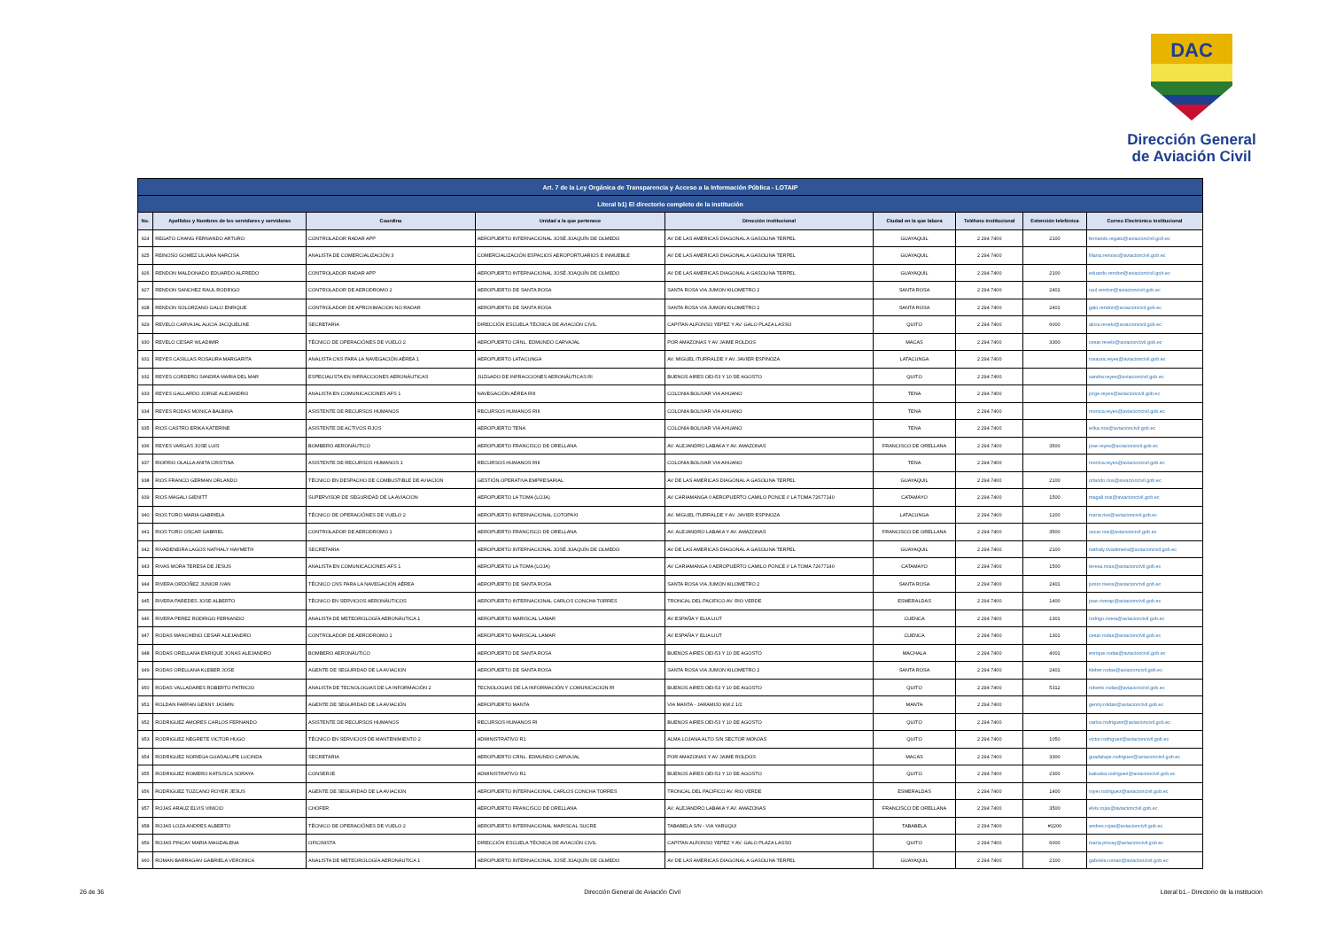DAC
Dirección General
de Aviación Civil
| Art. 7 de la Ley Orgánica de Transparencia y Acceso a la Información Pública - LOTAIP | | | | | | | | |
| Literal b1) El directorio completo de la institución | | | | | | | | |
| No. | Apellidos y Nombres de los servidores y servidoras | Coordina | Unidad a la que pertenece | Dirección institucional | Ciudad en la que labora | Teléfono institucional | Extensión telefónica | Correo Electrónico institucional |
| 924 | REGATO CHANG FERNANDO ARTURO | CONTROLADOR RADAR APP | AEROPUERTO INTERNACIONAL JOSÉ JOAQUÍN DE OLMEDO | AV DE LAS AMERICAS DIAGONAL A GASOLINA TERPEL | GUAYAQUIL | 2 294 7400 | 2100 | fernando.regato@aviacioncivil.gob.ec |
| 925 | REINOSO GOMEZ LILIANA NARCISA | ANALISTA DE COMERCIALIZACIÓN 3 | COMERCIALIZACIÓN ESPACIOS AEROPORTUARIOS E INMUEBLE | AV DE LAS AMERICAS DIAGONAL A GASOLINA TERPEL | GUAYAQUIL | 2 294 7400 | | liliana.reinoso@aviacioncivil.gob.ec |
| 926 | RENDON MALDONADO EDUARDO ALFREDO | CONTROLADOR RADAR APP | AEROPUERTO INTERNACIONAL JOSÉ JOAQUÍN DE OLMEDO | AV DE LAS AMERICAS DIAGONAL A GASOLINA TERPEL | GUAYAQUIL | 2 294 7400 | 2100 | eduardo.rendon@aviacioncivil.gob.ec |
| 927 | RENDON SANCHEZ RAUL RODRIGO | CONTROLADOR DE AERODROMO 2 | AEROPUERTO DE SANTA ROSA | SANTA ROSA VIA JUMON KILOMETRO 2 | SANTA ROSA | 2 294 7400 | 2401 | raul.rendon@aviacioncivil.gob.ec |
| 928 | RENDON SOLORZANO GALO ENRIQUE | CONTROLADOR DE APROXIMACION NO RADAR | AEROPUERTO DE SANTA ROSA | SANTA ROSA VIA JUMON KILOMETRO 2 | SANTA ROSA | 2 294 7400 | 2401 | galo.rendon@aviacioncivil.gob.ec |
| 929 | REVELO CARVAJAL ALICIA JACQUELINE | SECRETARIA | DIRECCIÓN ESCUELA TÉCNICA DE AVIACIÓN CIVIL | CAPITAN ALFONSO YEPEZ Y AV. GALO PLAZA LASSO | QUITO | 2 294 7400 | 6000 | alicia.revelo@aviacioncivil.gob.ec |
| 930 | REVELO CESAR WLADIMIR | TÉCNICO DE OPERACIÓNES DE VUELO 2 | AEROPUERTO CRNL. EDMUNDO CARVAJAL | POR AMAZONAS Y AV JAIME ROLDOS | MACAS | 2 294 7400 | 3300 | cesar.revelo@aviacioncivil.gob.ec |
| 931 | REYES CASILLAS ROSAURA MARGARITA | ANALISTA CNS PARA LA NAVEGACIÓN AÉREA 1 | AEROPUERTO LATACUNGA | AV. MIGUEL ITURRALDE Y AV. JAVIER ESPINOZA | LATACUNGA | 2 294 7400 | | rosaura.reyes@aviacioncivil.gob.ec |
| 932 | REYES CORDERO SANDRA MARIA DEL MAR | ESPECIALISTA EN INFRACCIONES AERONÁUTICAS | JUZGADO DE INFRACCIONES AERONÁUTICAS RI | BUENOS AIRES OEI-53 Y 10 DE AGOSTO | QUITO | 2 294 7400 | | sandra.reyes@aviacioncivil.gob.ec |
| 933 | REYES GALLARDO JORGE ALEJANDRO | ANALISTA EN COMUNICACIONES AFS 1 | NAVEGACIÓN AÉREA RIII | COLONIA BOLIVAR VIA AHUANO | TENA | 2 294 7400 | | jorge.reyes@aviacioncivil.gob.ec |
| 934 | REYES RODAS MONICA BALBINA | ASISTENTE DE RECURSOS HUMANOS | RECURSOS HUMANOS RIII | COLONIA BOLIVAR VIA AHUANO | TENA | 2 294 7400 | | monica.reyes@aviacioncivil.gob.ec |
| 935 | RIOS CASTRO ERIKA KATERINE | ASISTENTE DE ACTIVOS FIJOS | AEROPUERTO TENA | COLONIA BOLIVAR VIA AHUANO | TENA | 2 294 7400 | | erika.rios@aviacioncivil.gob.ec |
| 936 | REYES VARGAS JOSE LUIS | BOMBERO AERONÁUTICO | AEROPUERTO FRANCISCO DE ORELLANA | AV. ALEJANDRO LABAKA Y AV. AMAZONAS | FRANCISCO DE ORELLANA | 2 294 7400 | 3500 | jose.reyes@aviacioncivil.gob.ec |
| 937 | RIOFRIO OLALLA ANITA CRISTINA | ASISTENTE DE RECURSOS HUMANOS 1 | RECURSOS HUMANOS RIII | COLONIA BOLIVAR VIA AHUANO | TENA | 2 294 7400 | | monica.reyes@aviacioncivil.gob.ec |
| 938 | RIOS FRANCO GERMAN ORLANDO | TÉCNICO EN DESPACHO DE COMBUSTIBLE DE AVIACION | GESTIÓN OPERATIVA EMPRESARIAL | AV DE LAS AMERICAS DIAGONAL A GASOLINA TERPEL | GUAYAQUIL | 2 294 7400 | 2100 | orlando.rios@aviacioncivil.gob.ec |
| 939 | RIOS MAGALI GIENITT | SUPERVISOR DE SEGURIDAD DE LA AVIACION | AEROPUERTO LA TOMA (LOJA) | AV CARIAMANGA 0 AEROPUERTO CAMILO PONCE // LA TOMA 72677140 | CATAMAYO | 2 294 7400 | 1500 | magali.rios@aviacioncivil.gob.ec |
| 940 | RIOS TORO MARIA GABRIELA | TÉCNICO DE OPERACIÓNES DE VUELO 2 | AEROPUERTO INTERNACIONAL COTOPAXI | AV. MIGUEL ITURRALDE Y AV. JAVIER ESPINOZA | LATACUNGA | 2 294 7400 | 1200 | maria.rios@aviacioncivil.gob.ec |
| 941 | RIOS TORO OSCAR GABRIEL | CONTROLADOR DE AERODROMO 1 | AEROPUERTO FRANCISCO DE ORELLANA | AV. ALEJANDRO LABAKA Y AV. AMAZONAS | FRANCISCO DE ORELLANA | 2 294 7400 | 3500 | oscar.rios@aviacioncivil.gob.ec |
| 942 | RIVADENEIRA LAGOS NATHALY HAYMETH | SECRETARIA | AEROPUERTO INTERNACIONAL JOSÉ JOAQUÍN DE OLMEDO | AV DE LAS AMERICAS DIAGONAL A GASOLINA TERPEL | GUAYAQUIL | 2 294 7400 | 2100 | nathaly.rivadeneira@aviacioncivil.gob.ec |
| 943 | RIVAS MORA TERESA DE JESUS | ANALISTA EN COMUNICACIONES AFS 1 | AEROPUERTO LA TOMA (LOJA) | AV CARIAMANGA 0 AEROPUERTO CAMILO PONCE // LA TOMA 72677140 | CATAMAYO | 2 294 7400 | 1500 | teresa.rivas@aviacioncivil.gob.ec |
| 944 | RIVERA ORDOÑEZ JUNIOR IVAN | TÉCNICO CNS PARA LA NAVEGACIÓN AÉREA | AEROPUERTO DE SANTA ROSA | SANTA ROSA VIA JUMON KILOMETRO 2 | SANTA ROSA | 2 294 7400 | 2401 | junior.rivera@aviacioncivil.gob.ec |
| 945 | RIVERA PAREDES JOSE ALBERTO | TÉCNICO EN SERVICIOS AERONÁUTICOS | AEROPUERTO INTERNACIONAL CARLOS CONCHA TORRES | TRONCAL DEL PACIFICO AV. RIO VERDE | ESMERALDAS | 2 294 7400 | 1400 | jose.riverap@aviacioncivil.gob.ec |
| 946 | RIVERA PEREZ RODRIGO FERNANDO | ANALISTA DE METEOROLOGÍA AERONÁUTICA 1 | AEROPUERTO MARISCAL LAMAR | AV ESPAÑA Y ELIA LIUT | CUENCA | 2 294 7400 | 1301 | rodrigo.rivera@aviacioncivil.gob.ec |
| 947 | RODAS MANCHENO CESAR ALEJANDRO | CONTROLADOR DE AERODROMO 1 | AEROPUERTO MARISCAL LAMAR | AV ESPAÑA Y ELIA LIUT | CUENCA | 2 294 7400 | 1301 | cesar.rodas@aviacioncivil.gob.ec |
| 948 | RODAS ORELLANA ENRIQUE JONAS ALEJANDRO | BOMBERO AERONÁUTICO | AEROPUERTO DE SANTA ROSA | BUENOS AIRES OEI-53 Y 10 DE AGOSTO | MACHALA | 2 294 7400 | 4001 | enrique.rodas@aviacioncivil.gob.ec |
| 949 | RODAS ORELLANA KLEBER JOSE | AGENTE DE SEGURIDAD DE LA AVIACION | AEROPUERTO DE SANTA ROSA | SANTA ROSA VIA JUMON KILOMETRO 2 | SANTA ROSA | 2 294 7400 | 2401 | kleber.rodas@aviacioncivil.gob.ec |
| 950 | RODAS VALLADARES ROBERTO PATRICIO | ANALISTA DE TECNOLOGIAS DE LA INFORMACIÓN 2 | TECNOLOGIAS DE LA INFORMACIÓN Y COMUNICACION RI | BUENOS AIRES OEI-53 Y 10 DE AGOSTO | QUITO | 2 294 7400 | 5312 | roberto.rodas@aviacioncivil.gob.ec |
| 951 | ROLDAN FARFAN GENNY JASMIN | AGENTE DE SEGURIDAD DE LA AVIACIÓN | AEROPUERTO MANTA | VIA MANTA - JARAMIJO KM 2 1/2 | MANTA | 2 294 7400 | | genny.roldan@aviacioncivil.gob.ec |
| 952 | RODRIGUEZ AMORES CARLOS FERNANDO | ASISTENTE DE RECURSOS HUMANOS | RECURSOS HUMANOS RI | BUENOS AIRES OEI-53 Y 10 DE AGOSTO | QUITO | 2 294 7400 | | carlos.rodriguez@aviacioncivil.gob.ec |
| 953 | RODRIGUEZ NEGRETE VICTOR HUGO | TÉCNICO EN SERVICIOS DE MANTENIMIENTO 2 | ADMINISTRATIVO R1 | ALMA LOJANA ALTO S/N SECTOR MONJAS | QUITO | 2 294 7400 | 1050 | victor.rodriguez@aviacioncivil.gob.ec |
| 954 | RODRIGUEZ NORIEGA GUADALUPE LUCINDA | SECRETARIA | AEROPUERTO CRNL. EDMUNDO CARVAJAL | POR AMAZONAS Y AV JAIME ROLDOS | MACAS | 2 294 7400 | 3300 | guadalupe.rodriguez@aviacioncivil.gob.ec |
| 955 | RODRIGUEZ ROMERO KATIUSCA SORAYA | CONSERJE | ADMINISTRATIVO R1 | BUENOS AIRES OEI-53 Y 10 DE AGOSTO | QUITO | 2 294 7400 | 2300 | katiuska.rodriguez@aviacioncivil.gob.ec |
| 956 | RODRIGUEZ TOZCANO ROYER JESUS | AGENTE DE SEGURIDAD DE LA AVIACION | AEROPUERTO INTERNACIONAL CARLOS CONCHA TORRES | TRONCAL DEL PACIFICO AV. RIO VERDE | ESMERALDAS | 2 294 7400 | 1400 | royer.rodriguez@aviacioncivil.gob.ec |
| 957 | ROJAS ARAUZ ELVIS VINICIO | CHOFER | AEROPUERTO FRANCISCO DE ORELLANA | AV. ALEJANDRO LABAKA Y AV. AMAZONAS | FRANCISCO DE ORELLANA | 2 294 7400 | 3500 | elvis.rojas@aviacioncivil.gob.ec |
| 958 | ROJAS LOZA ANDRES ALBERTO | TÉCNICO DE OPERACIÓNES DE VUELO 2 | AEROPUERTO INTERNACIONAL MARISCAL SUCRE | TABABELA S/N - VIA YARUQUI | TABABELA | 2 294 7400 | #2200 | andres.rojas@aviacioncivil.gob.ec |
| 959 | ROJAS PINCAY MARIA MAGDALENA | OFICINISTA | DIRECCIÓN ESCUELA TÉCNICA DE AVIACIÓN CIVIL | CAPITAN ALFONSO YEPEZ Y AV. GALO PLAZA LASSO | QUITO | 2 294 7400 | 6000 | maria.pincay@aviacioncivil.gob.ec |
| 960 | ROMAN BARRAGAN GABRIELA VERONICA | ANALISTA DE METEOROLOGÍA AERONÁUTICA 1 | AEROPUERTO INTERNACIONAL JOSÉ JOAQUÍN DE OLMEDO | AV DE LAS AMERICAS DIAGONAL A GASOLINA TERPEL | GUAYAQUIL | 2 294 7400 | 2100 | gabriela.roman@aviacioncivil.gob.ec |
26 de 36 Dirección General de Aviación Civil Literal b1.- Directorio de la institucion